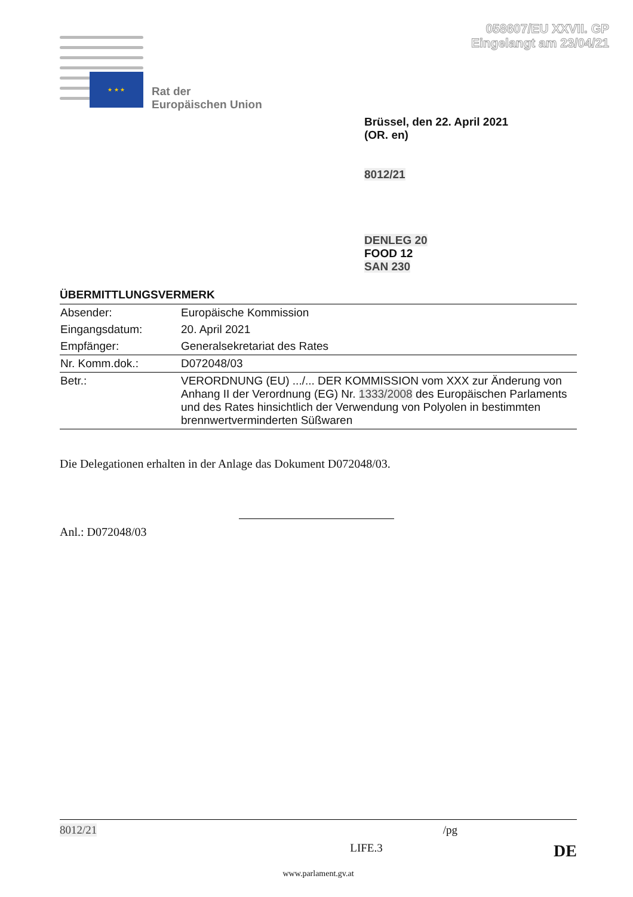058607/EU XXVII. GP
Eingelangt am 23/04/21
★ ★ ★
Rat der
Europäischen Union
Brüssel, den 22. April 2021
(OR. en)
8012/21
DENLEG 20
FOOD 12
SAN 230
ÜBERMITTLUNGSVERMERK
| Absender: | Europäische Kommission |
| Eingangsdatum: | 20. April 2021 |
| Empfänger: | Generalsekretariat des Rates |
| Nr. Komm.dok.: | D072048/03 |
| Betr.: | VERORDNUNG (EU) .../... DER KOMMISSION vom XXX zur Änderung von Anhang II der Verordnung (EG) Nr. 1333/2008 des Europäischen Parlaments und des Rates hinsichtlich der Verwendung von Polyolen in bestimmten brennwertverminderten Süßwaren |
Die Delegationen erhalten in der Anlage das Dokument D072048/03.
Anl.: D072048/03
8012/21 /pg
LIFE.3 DE
www.parlament.gv.at